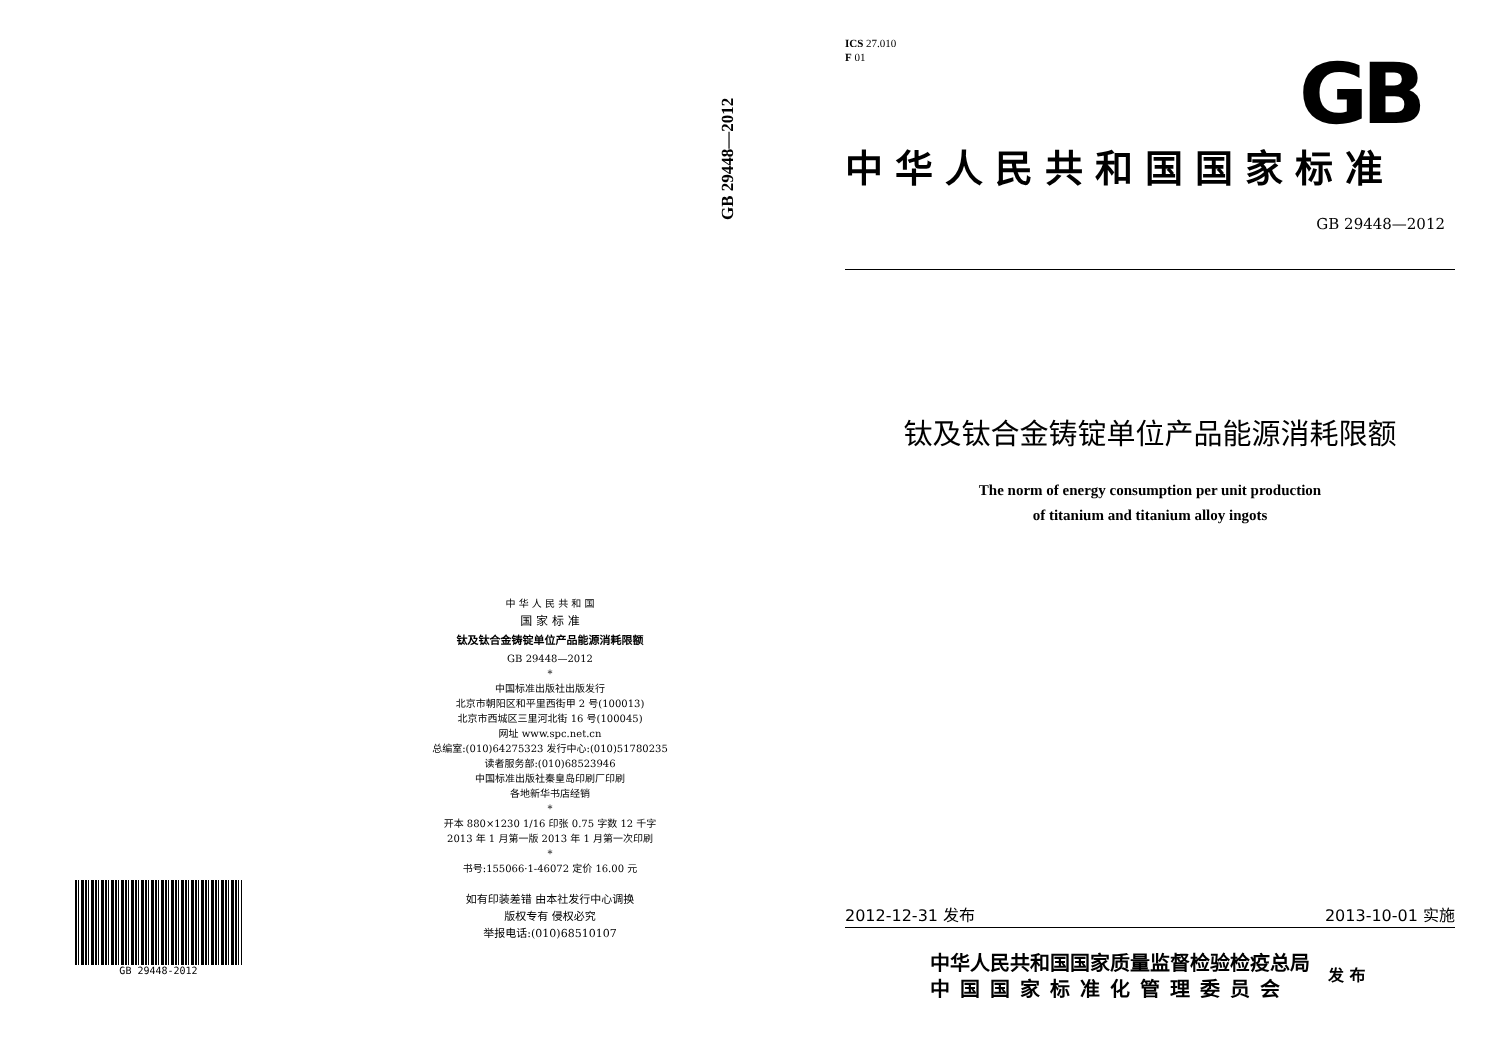GB 29448—2012
中 华 人 民 共 和 国
国 家 标 准
钛及钛合金铸锭单位产品能源消耗限额
GB 29448—2012
*
中国标准出版社出版发行
北京市朝阳区和平里西街甲 2 号(100013)
北京市西城区三里河北街 16 号(100045)
网址 www.spc.net.cn
总编室:(010)64275323 发行中心:(010)51780235
读者服务部:(010)68523946
中国标准出版社秦皇岛印刷厂印刷
各地新华书店经销
*
开本 880×1230 1/16 印张 0.75 字数 12 千字
2013 年 1 月第一版 2013 年 1 月第一次印刷
*
书号:155066·1-46072 定价 16.00 元
如有印装差错 由本社发行中心调换
版权专有 侵权必究
举报电话:(010)68510107
GB 29448-2012
ICS 27.010
F 01
GB
中华人民共和国国家标准
GB 29448—2012
钛及钛合金铸锭单位产品能源消耗限额
The norm of energy consumption per unit production
of titanium and titanium alloy ingots
2012-12-31 发布 2013-10-01 实施
中华人民共和国国家质量监督检验检疫总局
中国国家标准化管理委员会
发 布